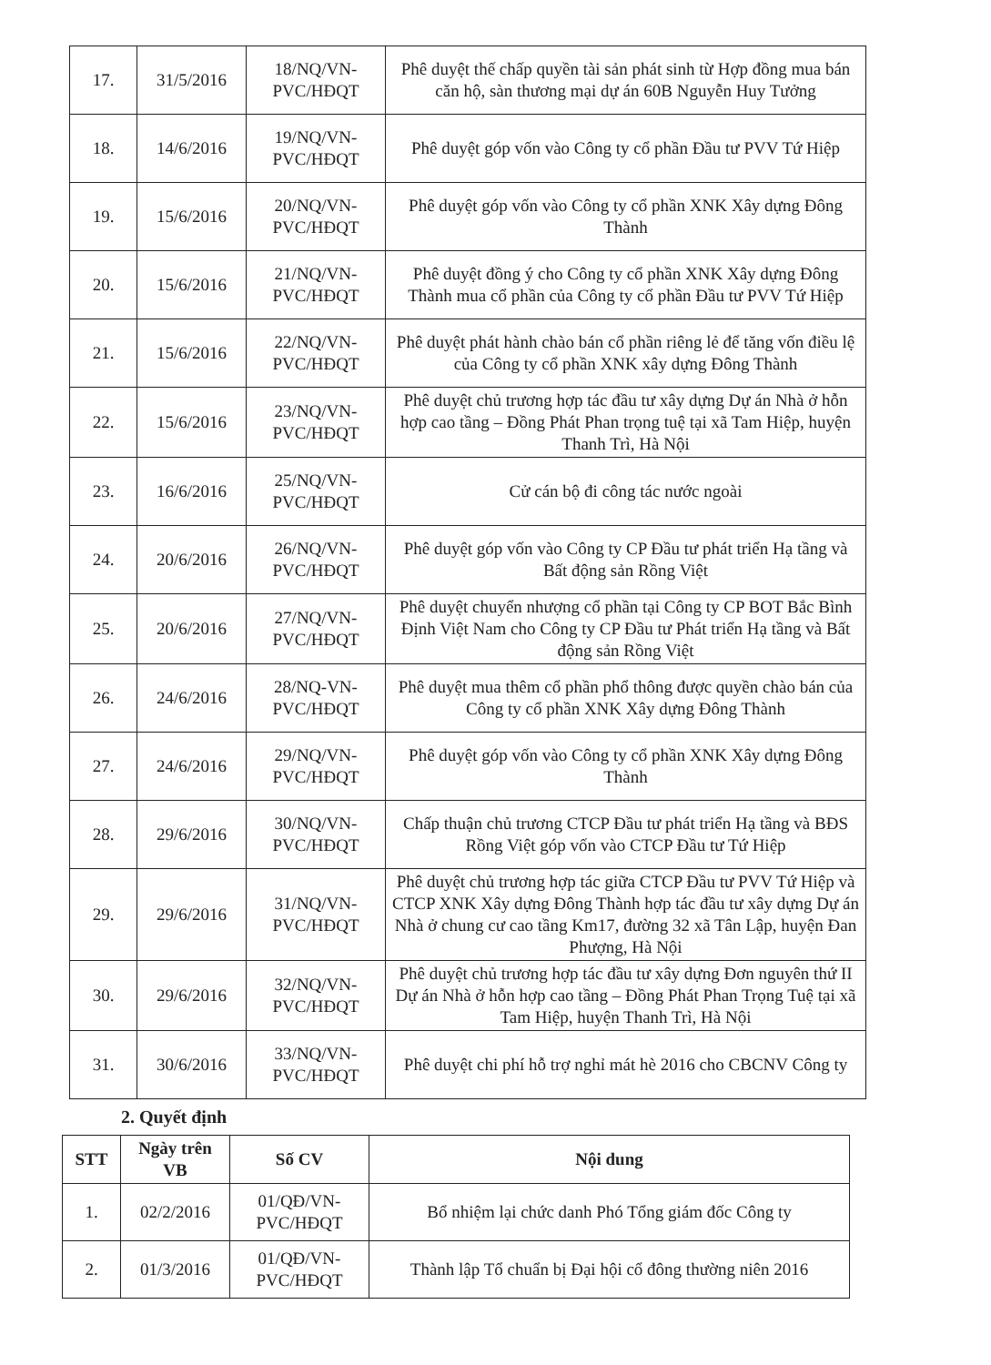| 17. | 31/5/2016 | 18/NQ/VN-PVC/HĐQT | Phê duyệt thế chấp quyền tài sản phát sinh từ Hợp đồng mua bán căn hộ, sàn thương mại dự án 60B Nguyễn Huy Tưởng |
| 18. | 14/6/2016 | 19/NQ/VN-PVC/HĐQT | Phê duyệt góp vốn vào Công ty cổ phần Đầu tư PVV Tứ Hiệp |
| 19. | 15/6/2016 | 20/NQ/VN-PVC/HĐQT | Phê duyệt góp vốn vào Công ty cổ phần XNK Xây dựng Đông Thành |
| 20. | 15/6/2016 | 21/NQ/VN-PVC/HĐQT | Phê duyệt đồng ý cho Công ty cổ phần XNK Xây dựng Đông Thành mua cổ phần của Công ty cổ phần Đầu tư PVV Tứ Hiệp |
| 21. | 15/6/2016 | 22/NQ/VN-PVC/HĐQT | Phê duyệt phát hành chào bán cổ phần riêng lẻ để tăng vốn điều lệ của Công ty cổ phần XNK xây dựng Đông Thành |
| 22. | 15/6/2016 | 23/NQ/VN-PVC/HĐQT | Phê duyệt chủ trương hợp tác đầu tư xây dựng Dự án Nhà ở hỗn hợp cao tầng – Đồng Phát Phan trọng tuệ tại xã Tam Hiệp, huyện Thanh Trì, Hà Nội |
| 23. | 16/6/2016 | 25/NQ/VN-PVC/HĐQT | Cử cán bộ đi công tác nước ngoài |
| 24. | 20/6/2016 | 26/NQ/VN-PVC/HĐQT | Phê duyệt góp vốn vào Công ty CP Đầu tư phát triển Hạ tầng và Bất động sản Rồng Việt |
| 25. | 20/6/2016 | 27/NQ/VN-PVC/HĐQT | Phê duyệt chuyển nhượng cổ phần tại Công ty CP BOT Bắc Bình Định Việt Nam cho Công ty CP Đầu tư Phát triển Hạ tầng và Bất động sản Rồng Việt |
| 26. | 24/6/2016 | 28/NQ-VN-PVC/HĐQT | Phê duyệt mua thêm cổ phần phổ thông được quyền chào bán của Công ty cổ phần XNK Xây dựng Đông Thành |
| 27. | 24/6/2016 | 29/NQ/VN-PVC/HĐQT | Phê duyệt góp vốn vào Công ty cổ phần XNK Xây dựng Đông Thành |
| 28. | 29/6/2016 | 30/NQ/VN-PVC/HĐQT | Chấp thuận chủ trương CTCP Đầu tư phát triển Hạ tầng và BĐS Rồng Việt góp vốn vào CTCP Đầu tư Tứ Hiệp |
| 29. | 29/6/2016 | 31/NQ/VN-PVC/HĐQT | Phê duyệt chủ trương hợp tác giữa CTCP Đầu tư PVV Tứ Hiệp và CTCP XNK Xây dựng Đông Thành hợp tác đầu tư xây dựng Dự án Nhà ở chung cư cao tầng Km17, đường 32 xã Tân Lập, huyện Đan Phượng, Hà Nội |
| 30. | 29/6/2016 | 32/NQ/VN-PVC/HĐQT | Phê duyệt chủ trương hợp tác đầu tư xây dựng Đơn nguyên thứ II Dự án Nhà ở hỗn hợp cao tầng – Đồng Phát Phan Trọng Tuệ tại xã Tam Hiệp, huyện Thanh Trì, Hà Nội |
| 31. | 30/6/2016 | 33/NQ/VN-PVC/HĐQT | Phê duyệt chi phí hỗ trợ nghỉ mát hè 2016 cho CBCNV Công ty |
2. Quyết định
| STT | Ngày trên VB | Số CV | Nội dung |
| --- | --- | --- | --- |
| 1. | 02/2/2016 | 01/QĐ/VN-PVC/HĐQT | Bổ nhiệm lại chức danh Phó Tổng giám đốc Công ty |
| 2. | 01/3/2016 | 01/QĐ/VN-PVC/HĐQT | Thành lập Tổ chuẩn bị Đại hội cổ đông thường niên 2016 |